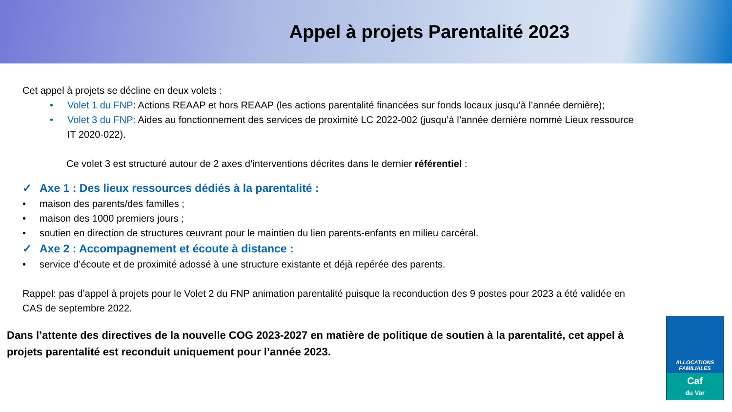Appel à projets Parentalité 2023
Cet appel à projets se décline en deux volets :
• Volet 1 du FNP: Actions REAAP et hors REAAP (les actions parentalité financées sur fonds locaux jusqu’à l’année dernière);
• Volet 3 du FNP: Aides au fonctionnement des services de proximité LC 2022-002 (jusqu’à l’année dernière nommé Lieux ressource IT 2020-022).
Ce volet 3 est structuré autour de 2 axes d’interventions décrites dans le dernier référentiel :
✓ Axe 1 : Des lieux ressources dédiés à la parentalité :
• maison des parents/des familles ;
• maison des 1000 premiers jours ;
• soutien en direction de structures œuvrant pour le maintien du lien parents-enfants en milieu carcéral.
✓ Axe 2 : Accompagnement et écoute à distance :
• service d’écoute et de proximité adossé à une structure existante et déjà repérée des parents.
Rappel: pas d’appel à projets pour le Volet 2 du FNP animation parentalité puisque la reconduction des 9 postes pour 2023 a été validée en CAS de septembre 2022.
Dans l’attente des directives de la nouvelle COG 2023-2027 en matière de politique de soutien à la parentalité, cet appel à projets parentalité est reconduit uniquement pour l’année 2023.
ALLOCATIONS
FAMILIALES
Caf
du Var